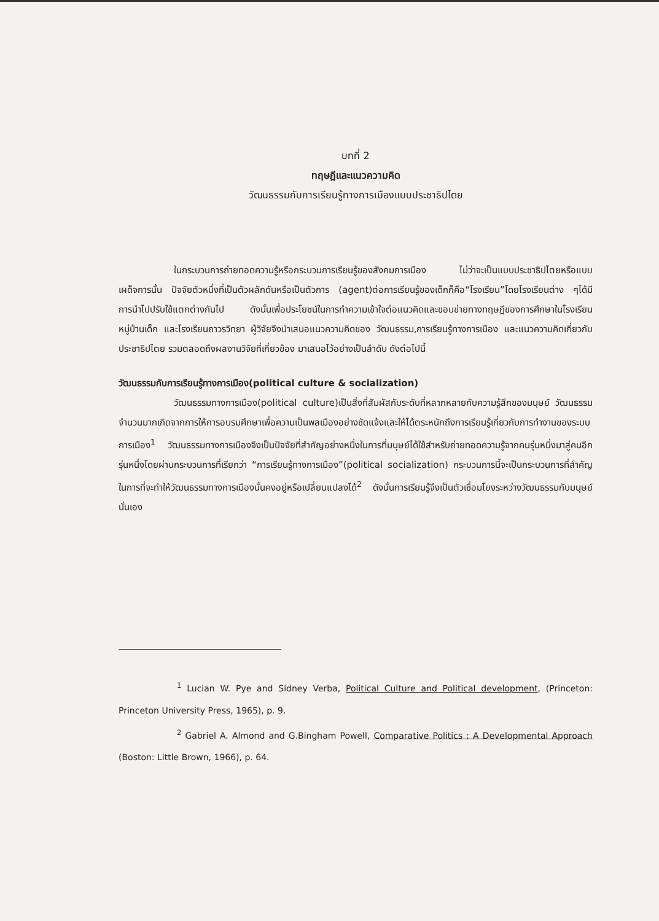บทที่ 2
ทฤษฎีและแนวความคิด
วัฒนธรรมกับการเรียนรู้ทางการเมืองแบบประชาธิปไตย
ในกระบวนการถ่ายทอดความรู้หรือกระบวนการเรียนรู้ของสังคมการเมือง ไม่ว่าจะเป็นแบบประชาธิปไตยหรือแบบเผด็จการนั้น ปัจจัยตัวหนึ่งที่เป็นตัวผลักดันหรือเป็นตัวการ (agent)ต่อการเรียนรู้ของเด็กก็คือ“โรงเรียน”โดยโรงเรียนต่าง ๆได้มีการนำไปปรับใช้แตกต่างกันไป ดังนั้นเพื่อประโยชน์ในการทำความเข้าใจต่อแนวคิดและขอบข่ายทางทฤษฎีของการศึกษาในโรงเรียนหมู่บ้านเด็ก และโรงเรียนถาวรวิทยา ผู้วิจัยจึงนำเสนอแนวความคิดของ วัฒนธรรม,การเรียนรู้ทางการเมือง และแนวความคิดเกี่ยวกับประชาธิปไตย รวมตลอดถึงผลงานวิจัยที่เกี่ยวข้อง มาเสนอไว้อย่างเป็นลำดับ ดังต่อไปนี้
วัฒนธรรมกับการเรียนรู้ทางการเมือง(political culture & socialization)
วัฒนธรรมทางการเมือง(political culture)เป็นสิ่งที่สัมผัสกับระดับที่หลากหลายกับความรู้สึกของมนุษย์ วัฒนธรรมจำนวนมากเกิดจากการให้การอบรมศึกษาเพื่อความเป็นพลเมืองอย่างชัดแจ้งและให้ได้ตระหนักถึงการเรียนรู้เกี่ยวกับการทำงานของระบบการเมือง<sup>1</sup> วัฒนธรรมทางการเมืองจึงเป็นปัจจัยที่สำคัญอย่างหนึ่งในการที่มนุษย์ได้ใช้สำหรับถ่ายทอดความรู้จากคนรุ่นหนึ่งมาสู่คนอีกรุ่นหนึ่งโดยผ่านกระบวนการที่เรียกว่า “การเรียนรู้ทางการเมือง”(political socialization) กระบวนการนี้จะเป็นกระบวนการที่สำคัญในการที่จะทำให้วัฒนธรรมทางการเมืองนั้นคงอยู่หรือเปลี่ยนแปลงได้<sup>2</sup> ดังนั้นการเรียนรู้จึงเป็นตัวเชื่อมโยงระหว่างวัฒนธรรมกับมนุษย์นั่นเอง
<sup>1</sup> Lucian W. Pye and Sidney Verba, Political Culture and Political development, (Princeton: Princeton University Press, 1965), p. 9.
<sup>2</sup> Gabriel A. Almond and G.Bingham Powell, Comparative Politics : A Developmental Approach (Boston: Little Brown, 1966), p. 64.